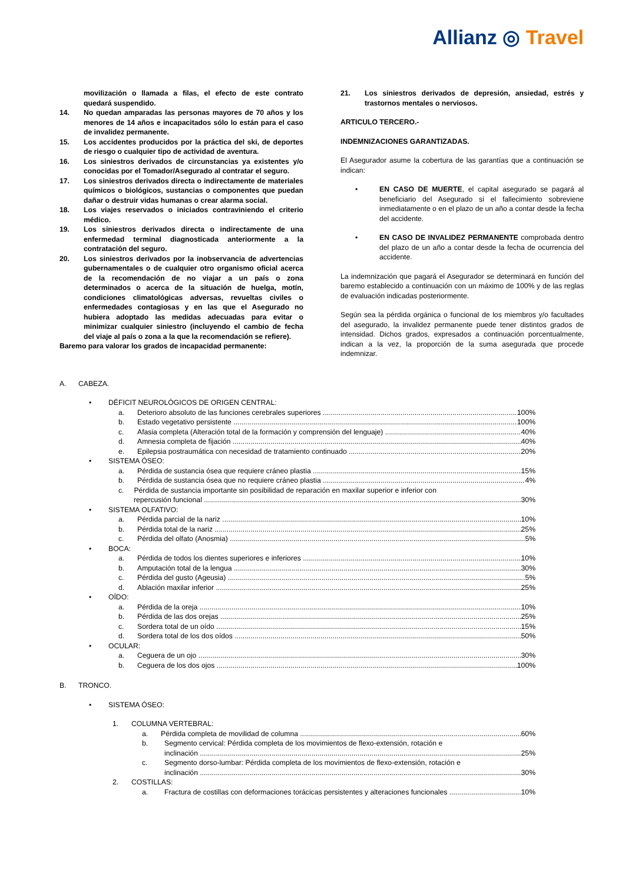Allianz ◎ Travel
movilización o llamada a filas, el efecto de este contrato quedará suspendido.
14. No quedan amparadas las personas mayores de 70 años y los menores de 14 años e incapacitados sólo lo están para el caso de invalidez permanente.
15. Los accidentes producidos por la práctica del ski, de deportes de riesgo o cualquier tipo de actividad de aventura.
16. Los siniestros derivados de circunstancias ya existentes y/o conocidas por el Tomador/Asegurado al contratar el seguro.
17. Los siniestros derivados directa o indirectamente de materiales químicos o biológicos, sustancias o componentes que puedan dañar o destruir vidas humanas o crear alarma social.
18. Los viajes reservados o iniciados contraviniendo el criterio médico.
19. Los siniestros derivados directa o indirectamente de una enfermedad terminal diagnosticada anteriormente a la contratación del seguro.
20. Los siniestros derivados por la inobservancia de advertencias gubernamentales o de cualquier otro organismo oficial acerca de la recomendación de no viajar a un país o zona determinados o acerca de la situación de huelga, motín, condiciones climatológicas adversas, revueltas civiles o enfermedades contagiosas y en las que el Asegurado no hubiera adoptado las medidas adecuadas para evitar o minimizar cualquier siniestro (incluyendo el cambio de fecha del viaje al país o zona a la que la recomendación se refiere).
Baremo para valorar los grados de incapacidad permanente:
21. Los siniestros derivados de depresión, ansiedad, estrés y trastornos mentales o nerviosos.
ARTICULO TERCERO.-
INDEMNIZACIONES GARANTIZADAS.
El Asegurador asume la cobertura de las garantías que a continuación se indican:
• EN CASO DE MUERTE, el capital asegurado se pagará al beneficiario del Asegurado si el fallecimiento sobreviene inmediatamente o en el plazo de un año a contar desde la fecha del accidente.
• EN CASO DE INVALIDEZ PERMANENTE comprobada dentro del plazo de un año a contar desde la fecha de ocurrencia del accidente.
La indemnización que pagará el Asegurador se determinará en función del baremo establecido a continuación con un máximo de 100% y de las reglas de evaluación indicadas posteriormente.
Según sea la pérdida orgánica o funcional de los miembros y/o facultades del asegurado, la invalidez permanente puede tener distintos grados de intensidad. Dichos grados, expresados a continuación porcentualmente, indican a la vez, la proporción de la suma asegurada que procede indemnizar.
A. CABEZA.
• DÉFICIT NEUROLÓGICOS DE ORIGEN CENTRAL:
a. Deterioro absoluto de las funciones cerebrales superiores 100%
b. Estado vegetativo persistente 100%
c. Afasia completa (Alteración total de la formación y comprensión del lenguaje) 40%
d. Amnesia completa de fijación 40%
e. Epilepsia postraumática con necesidad de tratamiento continuado 20%
• SISTEMA ÓSEO:
a. Pérdida de sustancia ósea que requiere cráneo plastia 15%
b. Pérdida de sustancia ósea que no requiere cráneo plastia 4%
c. Pérdida de sustancia importante sin posibilidad de reparación en maxilar superior e inferior con
repercusión funcional 30%
• SISTEMA OLFATIVO:
a. Pérdida parcial de la nariz 10%
b. Pérdida total de la nariz 25%
c. Pérdida del olfato (Anosmia) 5%
• BOCA:
a. Pérdida de todos los dientes superiores e inferiores 10%
b. Amputación total de la lengua 30%
c. Pérdida del gusto (Ageusia) 5%
d. Ablación maxilar inferior 25%
• OÍDO:
a. Pérdida de la oreja 10%
b. Pérdida de las dos orejas 25%
c. Sordera total de un oído 15%
d. Sordera total de los dos oídos 50%
• OCULAR:
a. Ceguera de un ojo 30%
b. Ceguera de los dos ojos 100%
B. TRONCO.
• SISTEMA ÓSEO:
1. COLUMNA VERTEBRAL:
a. Pérdida completa de movilidad de columna 60%
b. Segmento cervical: Pérdida completa de los movimientos de flexo-extensión, rotación e
inclinación 25%
c. Segmento dorso-lumbar: Pérdida completa de los movimientos de flexo-extensión, rotación e
inclinación 30%
2. COSTILLAS:
a. Fractura de costillas con deformaciones torácicas persistentes y alteraciones funcionales 10%